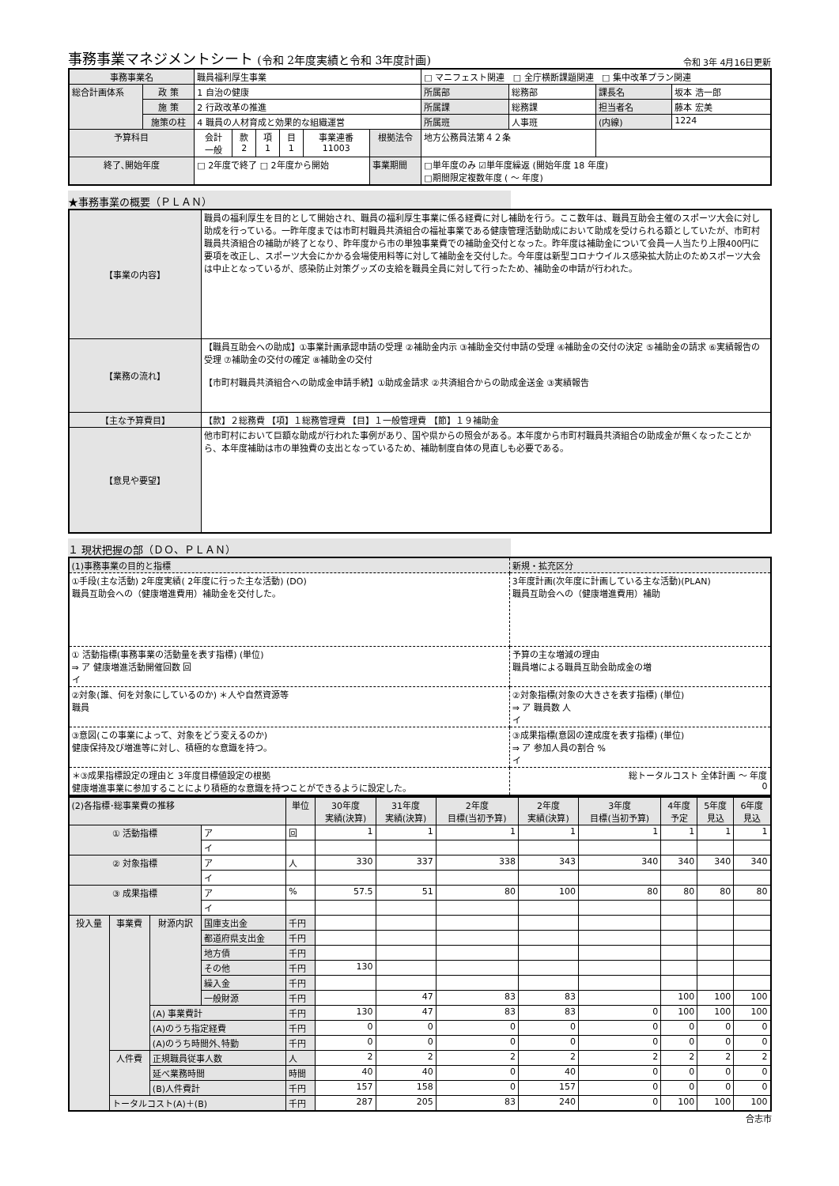事務事業マネジメントシート (令和 2年度実績と令和 3年度計画)
令和 3年 4月16日更新
| 事務事業名 | | 職員福利厚生事業 | | | | | | | □ マニフェスト関連 □ 全庁横断課題関連 □ 集中改革プラン関連 | | | |
| 総合計画体系 | 政 策 | 1 自治の健康 | | | | | | | 所属部 | 総務部 | 課長名 | 坂本 浩一郎 |
| | 施 策 | 2 行政改革の推進 | | | | | | | 所属課 | 総務課 | 担当者名 | 藤本 宏美 |
| | 施策の柱 | 4 職員の人材育成と効果的な組織運営 | | | | | | | 所属班 | 人事班 | (内線) | 1224 |
| 予算科目 | | 会計 一般 | 款 2 | 項 1 | 目 1 | 事業連番 11003 | 根拠法令 | 地方公務員法第４２条 | | | | |
| 終了､開始年度 | | □ 2年度で終了 □ 2年度から開始 | | | | | 事業期間 | □単年度のみ ☑単年度繰返 (開始年度 18 年度) □期間限定複数年度 ( ～ 年度) | | | | |
★事務事業の概要（ＰＬＡＮ）
| 【事業の内容】 | 職員の福利厚生を目的として開始され、職員の福利厚生事業に係る経費に対し補助を行う。ここ数年は、職員互助会主催のスポーツ大会に対し助成を行っている。一昨年度までは市町村職員共済組合の福祉事業である健康管理活動助成において助成を受けられる額としていたが、市町村職員共済組合の補助が終了となり、昨年度から市の単独事業費での補助金交付となった。昨年度は補助金について会員一人当たり上限400円に要項を改正し、スポーツ大会にかかる会場使用料等に対して補助金を交付した。今年度は新型コロナウイルス感染拡大防止のためスポーツ大会は中止となっているが、感染防止対策グッズの支給を職員全員に対して行ったため、補助金の申請が行われた。 |
| 【業務の流れ】 | 【職員互助会への助成】①事業計画承認申請の受理 ②補助金内示 ③補助金交付申請の受理 ④補助金の交付の決定 ⑤補助金の請求 ⑥実績報告の受理 ⑦補助金の交付の確定 ⑧補助金の交付 【市町村職員共済組合への助成金申請手続】①助成金請求 ②共済組合からの助成金送金 ③実績報告 |
| 【主な予算費目】 | 【款】２総務費 【項】１総務管理費 【目】１一般管理費 【節】１９補助金 |
| 【意見や要望】 | 他市町村において巨額な助成が行われた事例があり、国や県からの照会がある。本年度から市町村職員共済組合の助成金が無くなったことから、本年度補助は市の単独費の支出となっているため、補助制度自体の見直しも必要である。 |
１ 現状把握の部（ＤＯ、ＰＬＡＮ）
| (1)事務事業の目的と指標 | 新規・拡充区分 |
| ①手段(主な活動) 2年度実績( 2年度に行った主な活動) (DO) 職員互助会への（健康増進費用）補助金を交付した。 | 3年度計画(次年度に計画している主な活動)(PLAN) 職員互助会への（健康増進費用）補助 |
| ① 活動指標(事務事業の活動量を表す指標) (単位) ⇒ ア 健康増進活動開催回数 回 イ | 予算の主な増減の理由 職員増による職員互助会助成金の増 |
| ②対象(誰、何を対象にしているのか) ＊人や自然資源等 職員 | ②対象指標(対象の大きさを表す指標) (単位) ⇒ ア 職員数 人 イ |
| ③意図(この事業によって、対象をどう変えるのか) 健康保持及び増進等に対し、積極的な意識を持つ。 | ③成果指標(意図の達成度を表す指標) (単位) ⇒ ア 参加人員の割合 % イ |
| ＊③成果指標設定の理由と 3年度目標値設定の根拠 健康増進事業に参加することにより積極的な意識を持つことができるように設定した。 | 総トータルコスト 全体計画 ～ 年度 0 |
| (2)各指標･総事業費の推移 | | | | 単位 | 30年度 実績(決算) | 31年度 実績(決算) | 2年度 目標(当初予算) | 2年度 実績(決算) | 3年度 目標(当初予算) | 4年度 予定 | 5年度 見込 | 6年度 見込 |
| ① 活動指標 | | | ア | 回 | 1 | 1 | 1 | 1 | 1 | 1 | 1 | 1 |
| | | | イ | | | | | | | | | |
| ② 対象指標 | | | ア | 人 | 330 | 337 | 338 | 343 | 340 | 340 | 340 | 340 |
| | | | イ | | | | | | | | | |
| ③ 成果指標 | | | ア | % | 57.5 | 51 | 80 | 100 | 80 | 80 | 80 | 80 |
| | | | イ | | | | | | | | | |
| 投入量 | 事業費 | 財源内訳 | 国庫支出金 | 千円 | | | | | | | | |
| | | | 都道府県支出金 | 千円 | | | | | | | | |
| | | | 地方債 | 千円 | | | | | | | | |
| | | | その他 | 千円 | 130 | | | | | | | |
| | | | 繰入金 | 千円 | | | | | | | | |
| | | | 一般財源 | 千円 | | 47 | 83 | 83 | | 100 | 100 | 100 |
| | | (A) 事業費計 | | 千円 | 130 | 47 | 83 | 83 | 0 | 100 | 100 | 100 |
| | | (A)のうち指定経費 | | 千円 | 0 | 0 | 0 | 0 | 0 | 0 | 0 | 0 |
| | | (A)のうち時間外､特勤 | | 千円 | 0 | 0 | 0 | 0 | 0 | 0 | 0 | 0 |
| | 人件費 | 正規職員従事人数 | | 人 | 2 | 2 | 2 | 2 | 2 | 2 | 2 | 2 |
| | | 延べ業務時間 | | 時間 | 40 | 40 | 0 | 40 | 0 | 0 | 0 | 0 |
| | | (B)人件費計 | | 千円 | 157 | 158 | 0 | 157 | 0 | 0 | 0 | 0 |
| | トータルコスト(A)＋(B) | | | 千円 | 287 | 205 | 83 | 240 | 0 | 100 | 100 | 100 |
合志市